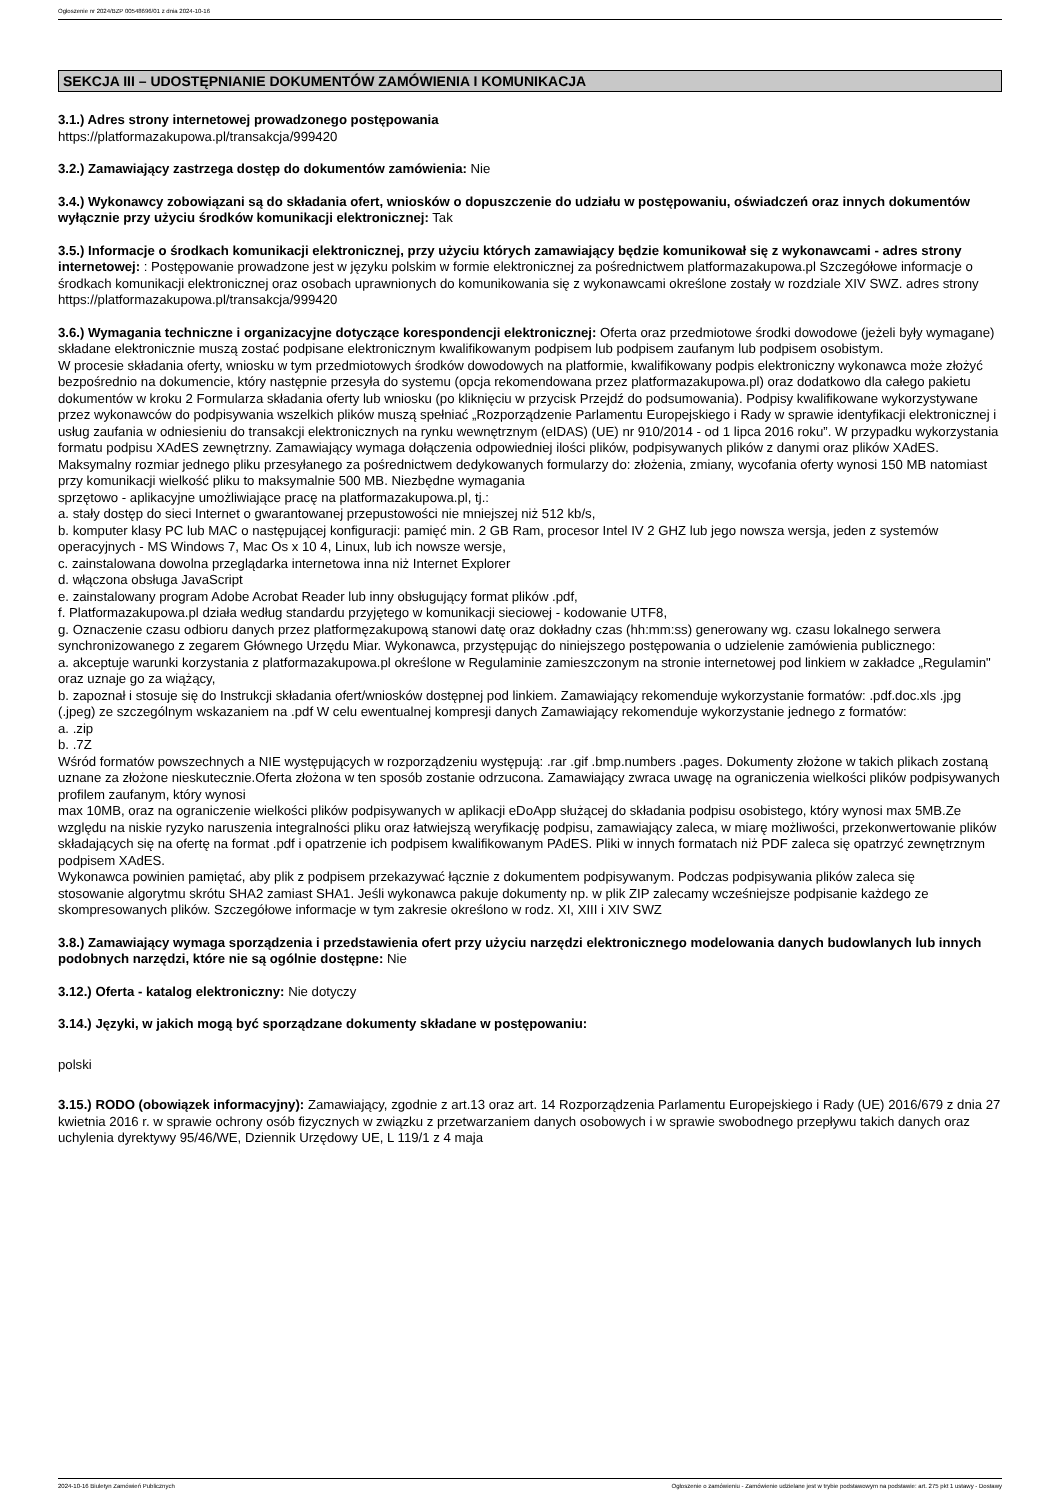Ogłoszenie nr 2024/BZP 00548696/01 z dnia 2024-10-16
SEKCJA III – UDOSTĘPNIANIE DOKUMENTÓW ZAMÓWIENIA I KOMUNIKACJA
3.1.) Adres strony internetowej prowadzonego postępowania
https://platformazakupowa.pl/transakcja/999420
3.2.) Zamawiający zastrzega dostęp do dokumentów zamówienia: Nie
3.4.) Wykonawcy zobowiązani są do składania ofert, wniosków o dopuszczenie do udziału w postępowaniu, oświadczeń oraz innych dokumentów wyłącznie przy użyciu środków komunikacji elektronicznej: Tak
3.5.) Informacje o środkach komunikacji elektronicznej, przy użyciu których zamawiający będzie komunikował się z wykonawcami - adres strony internetowej: : Postępowanie prowadzone jest w języku polskim w formie elektronicznej za pośrednictwem platformazakupowa.pl Szczegółowe informacje o środkach komunikacji elektronicznej oraz osobach uprawnionych do komunikowania się z wykonawcami określone zostały w rozdziale XIV SWZ. adres strony
https://platformazakupowa.pl/transakcja/999420
3.6.) Wymagania techniczne i organizacyjne dotyczące korespondencji elektronicznej: Oferta oraz przedmiotowe środki dowodowe (jeżeli były wymagane) składane elektronicznie muszą zostać podpisane elektronicznym kwalifikowanym podpisem lub podpisem zaufanym lub podpisem osobistym.
W procesie składania oferty, wniosku w tym przedmiotowych środków dowodowych na platformie, kwalifikowany podpis elektroniczny wykonawca może złożyć bezpośrednio na dokumencie, który następnie przesyła do systemu (opcja rekomendowana przez platformazakupowa.pl) oraz dodatkowo dla całego pakietu dokumentów w kroku 2 Formularza składania oferty lub wniosku (po kliknięciu w przycisk Przejdź do podsumowania). Podpisy kwalifikowane wykorzystywane przez wykonawców do podpisywania wszelkich plików muszą spełniać „Rozporządzenie Parlamentu Europejskiego i Rady w sprawie identyfikacji elektronicznej i usług zaufania w odniesieniu do transakcji elektronicznych na rynku wewnętrznym (eIDAS) (UE) nr 910/2014 - od 1 lipca 2016 roku”. W przypadku wykorzystania formatu podpisu XAdES zewnętrzny. Zamawiający wymaga dołączenia odpowiedniej ilości plików, podpisywanych plików z danymi oraz plików XAdES. Maksymalny rozmiar jednego pliku przesyłanego za pośrednictwem dedykowanych formularzy do: złożenia, zmiany, wycofania oferty wynosi 150 MB natomiast przy komunikacji wielkość pliku to maksymalnie 500 MB. Niezbędne wymagania
sprzętowo - aplikacyjne umożliwiające pracę na platformazakupowa.pl, tj.:
a. stały dostęp do sieci Internet o gwarantowanej przepustowości nie mniejszej niż 512 kb/s,
b. komputer klasy PC lub MAC o następującej konfiguracji: pamięć min. 2 GB Ram, procesor Intel IV 2 GHZ lub jego nowsza wersja, jeden z systemów operacyjnych - MS Windows 7, Mac Os x 10 4, Linux, lub ich nowsze wersje,
c. zainstalowana dowolna przeglądarka internetowa inna niż Internet Explorer
d. włączona obsługa JavaScript
e. zainstalowany program Adobe Acrobat Reader lub inny obsługujący format plików .pdf,
f. Platformazakupowa.pl działa według standardu przyjętego w komunikacji sieciowej - kodowanie UTF8,
g. Oznaczenie czasu odbioru danych przez platformęzakupową stanowi datę oraz dokładny czas (hh:mm:ss) generowany wg. czasu lokalnego serwera synchronizowanego z zegarem Głównego Urzędu Miar. Wykonawca, przystępując do niniejszego postępowania o udzielenie zamówienia publicznego:
a. akceptuje warunki korzystania z platformazakupowa.pl określone w Regulaminie zamieszczonym na stronie internetowej pod linkiem w zakładce „Regulamin" oraz uznaje go za wiążący,
b. zapoznał i stosuje się do Instrukcji składania ofert/wniosków dostępnej pod linkiem. Zamawiający rekomenduje wykorzystanie formatów: .pdf.doc.xls .jpg (.jpeg) ze szczególnym wskazaniem na .pdf W celu ewentualnej kompresji danych Zamawiający rekomenduje wykorzystanie jednego z formatów:
a. .zip
b. .7Z
Wśród formatów powszechnych a NIE występujących w rozporządzeniu występują: .rar .gif .bmp.numbers .pages. Dokumenty złożone w takich plikach zostaną uznane za złożone nieskutecznie.Oferta złożona w ten sposób zostanie odrzucona. Zamawiający zwraca uwagę na ograniczenia wielkości plików podpisywanych profilem zaufanym, który wynosi
max 10MB, oraz na ograniczenie wielkości plików podpisywanych w aplikacji eDoApp służącej do składania podpisu osobistego, który wynosi max 5MB.Ze względu na niskie ryzyko naruszenia integralności pliku oraz łatwiejszą weryfikację podpisu, zamawiający zaleca, w miarę możliwości, przekonwertowanie plików składających się na ofertę na format .pdf i opatrzenie ich podpisem kwalifikowanym PAdES. Pliki w innych formatach niż PDF zaleca się opatrzyć zewnętrznym podpisem XAdES.
Wykonawca powinien pamiętać, aby plik z podpisem przekazywać łącznie z dokumentem podpisywanym. Podczas podpisywania plików zaleca się
stosowanie algorytmu skrótu SHA2 zamiast SHA1. Jeśli wykonawca pakuje dokumenty np. w plik ZIP zalecamy wcześniejsze podpisanie każdego ze skompresowanych plików. Szczegółowe informacje w tym zakresie określono w rodz. XI, XIII i XIV SWZ
3.8.) Zamawiający wymaga sporządzenia i przedstawienia ofert przy użyciu narzędzi elektronicznego modelowania danych budowlanych lub innych podobnych narzędzi, które nie są ogólnie dostępne: Nie
3.12.) Oferta - katalog elektroniczny: Nie dotyczy
3.14.) Języki, w jakich mogą być sporządzane dokumenty składane w postępowaniu:
polski
3.15.) RODO (obowiązek informacyjny): Zamawiający, zgodnie z art.13 oraz art. 14 Rozporządzenia Parlamentu Europejskiego i Rady (UE) 2016/679 z dnia 27 kwietnia 2016 r. w sprawie ochrony osób fizycznych w związku z przetwarzaniem danych osobowych i w sprawie swobodnego przepływu takich danych oraz uchylenia dyrektywy 95/46/WE, Dziennik Urzędowy UE, L 119/1 z 4 maja
2024-10-16 Biuletyn Zamówień Publicznych Ogłoszenie o zamówieniu - Zamówienie udzielane jest w trybie podstawowym na podstawie: art. 275 pkt 1 ustawy - Dostawy